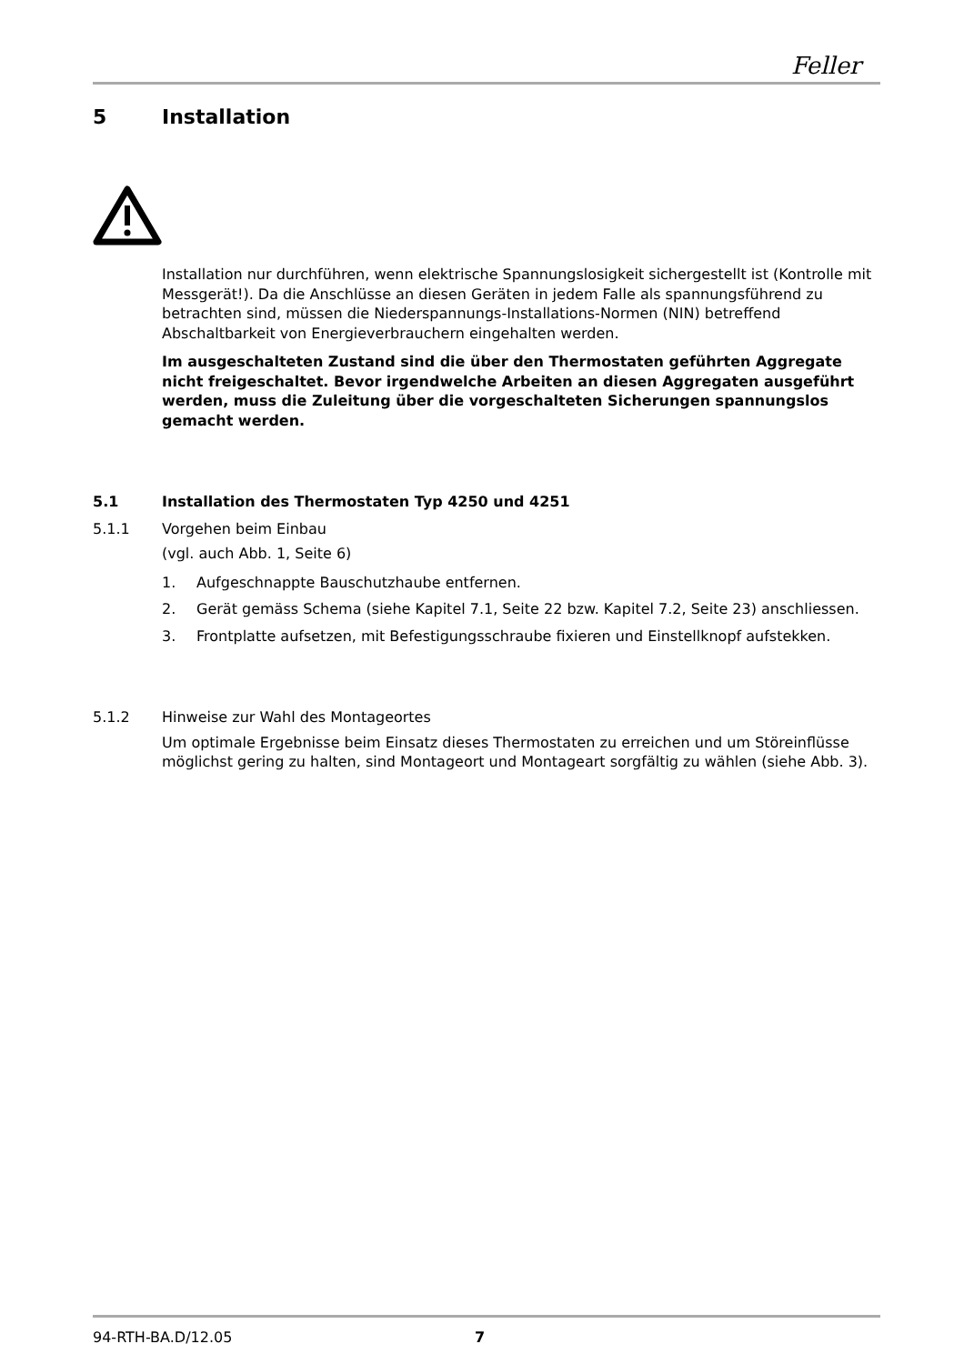Feller
5 Installation
Installation nur durchführen, wenn elektrische Spannungslosigkeit sichergestellt ist (Kontrolle mit Messgerät!). Da die Anschlüsse an diesen Geräten in jedem Falle als spannungsführend zu betrachten sind, müssen die Niederspannungs-Installations-Normen (NIN) betreffend Abschaltbarkeit von Energieverbrauchern eingehalten werden.
Im ausgeschalteten Zustand sind die über den Thermostaten geführten Aggregate nicht freigeschaltet. Bevor irgendwelche Arbeiten an diesen Aggregaten ausgeführt werden, muss die Zuleitung über die vorgeschalteten Sicherungen spannungslos gemacht werden.
5.1 Installation des Thermostaten Typ 4250 und 4251
5.1.1 Vorgehen beim Einbau
(vgl. auch Abb. 1, Seite 6)
1. Aufgeschnappte Bauschutzhaube entfernen.
2. Gerät gemäss Schema (siehe Kapitel 7.1, Seite 22 bzw. Kapitel 7.2, Seite 23) anschliessen.
3. Frontplatte aufsetzen, mit Befestigungsschraube fixieren und Einstellknopf aufstekken.
5.1.2 Hinweise zur Wahl des Montageortes
Um optimale Ergebnisse beim Einsatz dieses Thermostaten zu erreichen und um Störeinflüsse möglichst gering zu halten, sind Montageort und Montageart sorgfältig zu wählen (siehe Abb. 3).
94-RTH-BA.D/12.05 7